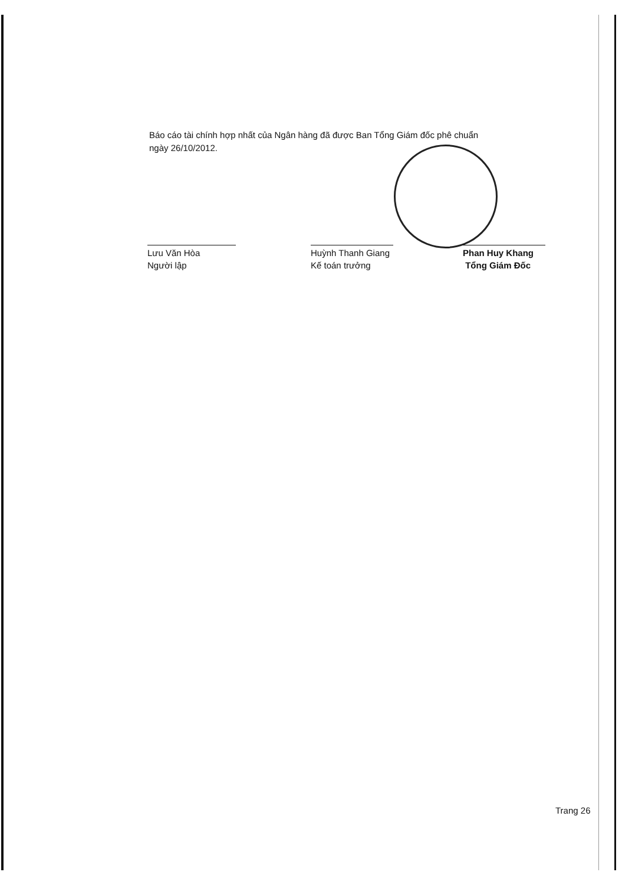Báo cáo tài chính hợp nhất của Ngân hàng đã được Ban Tổng Giám đốc phê chuẩn
ngày 26/10/2012.
Lưu Văn Hòa
Người lập
Huỳnh Thanh Giang
Kế toán trưởng
Phan Huy Khang
Tổng Giám Đốc
Trang 26